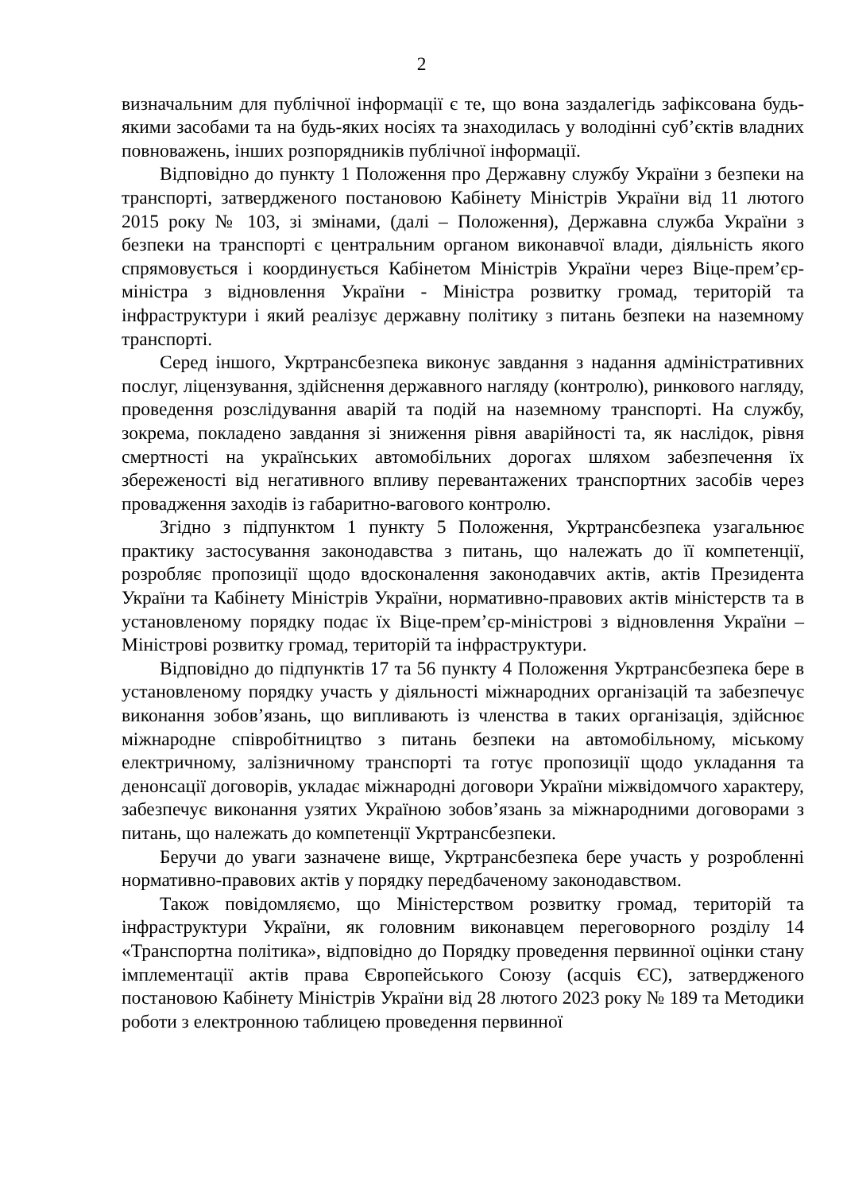2
визначальним для публічної інформації є те, що вона заздалегідь зафіксована будь-якими засобами та на будь-яких носіях та знаходилась у володінні суб’єктів владних повноважень, інших розпорядників публічної інформації.
Відповідно до пункту 1 Положення про Державну службу України з безпеки на транспорті, затвердженого постановою Кабінету Міністрів України від 11 лютого 2015 року № 103, зі змінами, (далі – Положення), Державна служба України з безпеки на транспорті є центральним органом виконавчої влади, діяльність якого спрямовується і координується Кабінетом Міністрів України через Віце-прем’єр-міністра з відновлення України - Міністра розвитку громад, територій та інфраструктури і який реалізує державну політику з питань безпеки на наземному транспорті.
Серед іншого, Укртрансбезпека виконує завдання з надання адміністративних послуг, ліцензування, здійснення державного нагляду (контролю), ринкового нагляду, проведення розслідування аварій та подій на наземному транспорті. На службу, зокрема, покладено завдання зі зниження рівня аварійності та, як наслідок, рівня смертності на українських автомобільних дорогах шляхом забезпечення їх збереженості від негативного впливу перевантажених транспортних засобів через провадження заходів із габаритно-вагового контролю.
Згідно з підпунктом 1 пункту 5 Положення, Укртрансбезпека узагальнює практику застосування законодавства з питань, що належать до її компетенції, розробляє пропозиції щодо вдосконалення законодавчих актів, актів Президента України та Кабінету Міністрів України, нормативно-правових актів міністерств та в установленому порядку подає їх Віце-прем’єр-міністрові з відновлення України – Міністрові розвитку громад, територій та інфраструктури.
Відповідно до підпунктів 17 та 56 пункту 4 Положення Укртрансбезпека бере в установленому порядку участь у діяльності міжнародних організацій та забезпечує виконання зобов’язань, що випливають із членства в таких організація, здійснює міжнародне співробітництво з питань безпеки на автомобільному, міському електричному, залізничному транспорті та готує пропозиції щодо укладання та денонсації договорів, укладає міжнародні договори України міжвідомчого характеру, забезпечує виконання узятих Україною зобов’язань за міжнародними договорами з питань, що належать до компетенції Укртрансбезпеки.
Беручи до уваги зазначене вище, Укртрансбезпека бере участь у розробленні нормативно-правових актів у порядку передбаченому законодавством.
Також повідомляємо, що Міністерством розвитку громад, територій та інфраструктури України, як головним виконавцем переговорного розділу 14 «Транспортна політика», відповідно до Порядку проведення первинної оцінки стану імплементації актів права Європейського Союзу (acquis ЄС), затвердженого постановою Кабінету Міністрів України від 28 лютого 2023 року № 189 та Методики роботи з електронною таблицею проведення первинної